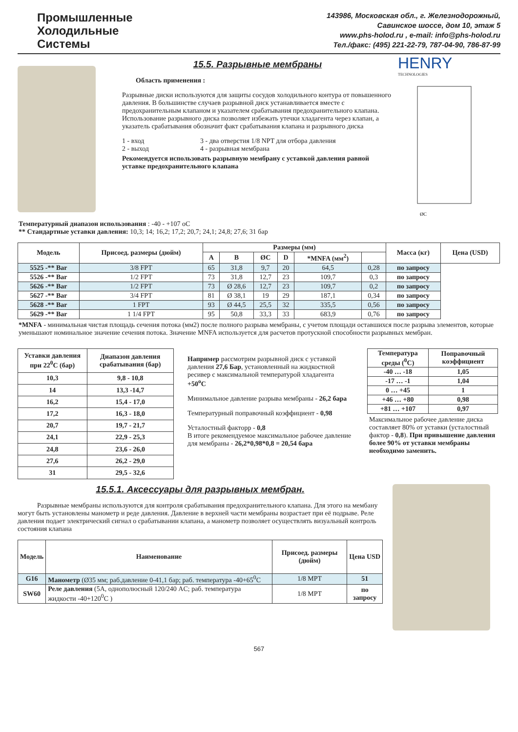Промышленные
Холодильные
Системы
143986, Московская обл., г. Железнодорожный,
Савинское шоссе, дом 10, этаж 5
www.phs-holod.ru , e-mail: info@phs-holod.ru
Тел./факс: (495) 221-22-79, 787-04-90, 786-87-99
15.5. Разрывные мембраны
Область применения :
Разрывные диски используются для защиты сосудов холодильного контура от повышенного давления. В большинстве случаев разрывной диск устанавливается вместе с предохранительным клапаном и указателем срабатывания предохранительного клапана. Использование разрывного диска позволяет избежать утечки хладагента через клапан, а указатель срабатывания обозначит факт срабатывания клапана и разрывного диска
1 - вход 3 - два отверстия 1/8 NPT для отбора давления 2 - выход 4 - разрывная мембрана
Рекомендуется использовать разрывную мембрану с уставкой давления равной уставке предохранительного клапана
HENRY
TECHNOLOGIES
ØC
Температурный диапазон использования : -40 - +107 oC
** Стандартные уставки давления: 10,3; 14; 16,2; 17,2; 20,7; 24,1; 24,8; 27,6; 31 бар
| Модель | Присоед. размеры (дюйм) | Размеры (мм) | | | | | | Масса (кг) | Цена (USD) |
| --- | --- | --- | --- | --- | --- | --- | --- | --- | --- |
| | | A | B | ØC | D | *MNFA (мм<sup>2</sup>) | | | |
| 5525 -** Bar | 3/8 FPT | 65 | 31,8 | 9,7 | 20 | 64,5 | 0,28 | по запросу | |
| 5526 -** Bar | 1/2 FPT | 73 | 31,8 | 12,7 | 23 | 109,7 | 0,3 | по запросу | |
| 5626 -** Bar | 1/2 FPT | 73 | Ø 28,6 | 12,7 | 23 | 109,7 | 0,2 | по запросу | |
| 5627 -** Bar | 3/4 FPT | 81 | Ø 38,1 | 19 | 29 | 187,1 | 0,34 | по запросу | |
| 5628 -** Bar | 1 FPT | 93 | Ø 44,5 | 25,5 | 32 | 335,5 | 0,56 | по запросу | |
| 5629 -** Bar | 1 1/4 FPT | 95 | 50,8 | 33,3 | 33 | 683,9 | 0,76 | по запросу | |
*MNFA - минимальная чистая площадь сечения потока (мм2) после полного разрыва мембраны, с учетом площади оставшихся после разрыва элементов, которые уменьшают номинальное значение сечения потока. Значение MNFA используется для расчетов протускной способности разрывных мембран.
| Уставки давления при 22<sup>0</sup>C (бар) | Диапазон давления срабатывания (бар) |
| --- | --- |
| 10,3 | 9,8 - 10,8 |
| 14 | 13,3 -14,7 |
| 16,2 | 15,4 - 17,0 |
| 17,2 | 16,3 - 18,0 |
| 20,7 | 19,7 - 21,7 |
| 24,1 | 22,9 - 25,3 |
| 24,8 | 23,6 - 26,0 |
| 27,6 | 26,2 - 29,0 |
| 31 | 29,5 - 32,6 |
Например рассмотрим разрывной диск с уставкой давления 27,6 Бар, установленный на жидкостной ресивер с максимальной температурой хладагента +50<sup>o</sup>C
Минимальное давление разрыва мембраны - 26,2 бара
Температурный поправочный коэффициент - 0,98
Усталостный факторр - 0,8
В итоге рекомендуемое максимальное рабочее давление для мембраны - 26,2*0,98*0,8 = 20,54 бара
| Температура среды (<sup>0</sup>C) | Поправочный коэффициент |
| --- | --- |
| -40 … -18 | 1,05 |
| -17 … -1 | 1,04 |
| 0 … +45 | 1 |
| +46 … +80 | 0,98 |
| +81 … +107 | 0,97 |
Максимальное рабочее давление диска составляет 80% от уставки (усталостный фактор - 0,8). При привышение давления более 90% от уставки мембраны необходимо заменить.
15.5.1. Аксессуары для разрывных мембран.
Разрывные мембраны используются для контроля срабатывания предохранительного клапана. Для этого на мембану могут быть установлены манометр и реде давления. Давление в верхней части мембраны возрастает при её подрыве. Реле давления подает электрический сигнал о срабатывании клапана, а манометр позволяет осуществлять визуальный контроль состояния клапана
| Модель | Наименование | Присоед. размеры (дюйм) | Цена USD |
| --- | --- | --- | --- |
| G16 | Манометр (Ø35 мм; раб.давление 0-41,1 бар; раб. температура -40+65<sup>0</sup>C | 1/8 MPT | 51 |
| SW60 | Реле давления (5А, однополюсный 120/240 AC; раб. температура жидкости -40+120<sup>0</sup>C ) | 1/8 MPT | по запросу |
567